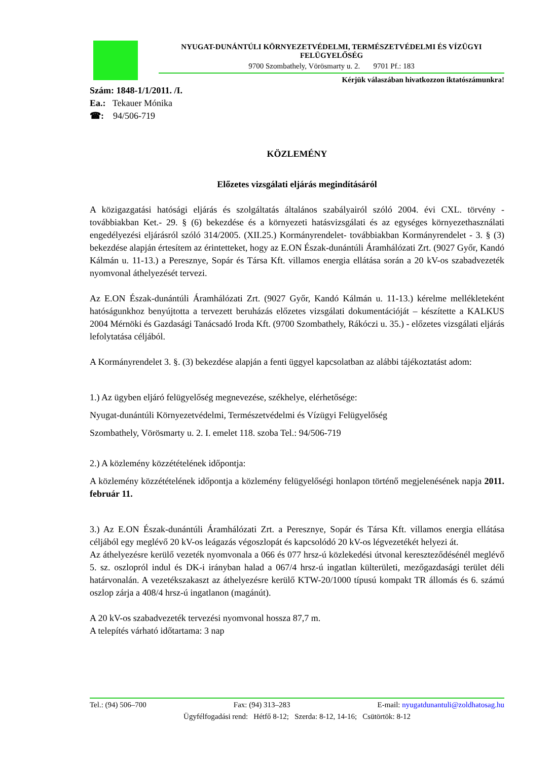NYUGAT-DUNÁNTÚLI KÖRNYEZETVÉDELMI, TERMÉSZETVÉDELMI ÉS VÍZÜGYI FELÜGYELŐSÉG
9700 Szombathely, Vörösmarty u. 2. 9701 Pf.: 183
Kérjük válaszában hivatkozzon iktatószámunkra!
Szám: 1848-1/1/2011. /I.
Ea.: Tekauer Mónika
☎: 94/506-719
KÖZLEMÉNY
Előzetes vizsgálati eljárás megindításáról
A közigazgatási hatósági eljárás és szolgáltatás általános szabályairól szóló 2004. évi CXL. törvény - továbbiakban Ket.- 29. § (6) bekezdése és a környezeti hatásvizsgálati és az egységes környezethasználati engedélyezési eljárásról szóló 314/2005. (XII.25.) Kormányrendelet- továbbiakban Kormányrendelet - 3. § (3) bekezdése alapján értesítem az érintetteket, hogy az E.ON Észak-dunántúli Áramhálózati Zrt. (9027 Győr, Kandó Kálmán u. 11-13.) a Peresznye, Sopár és Társa Kft. villamos energia ellátása során a 20 kV-os szabadvezeték nyomvonal áthelyezését tervezi.
Az E.ON Észak-dunántúli Áramhálózati Zrt. (9027 Győr, Kandó Kálmán u. 11-13.) kérelme mellékleteként hatóságunkhoz benyújtotta a tervezett beruházás előzetes vizsgálati dokumentációját – készítette a KALKUS 2004 Mérnöki és Gazdasági Tanácsadó Iroda Kft. (9700 Szombathely, Rákóczi u. 35.) - előzetes vizsgálati eljárás lefolytatása céljából.
A Kormányrendelet 3. §. (3) bekezdése alapján a fenti üggyel kapcsolatban az alábbi tájékoztatást adom:
1.) Az ügyben eljáró felügyelőség megnevezése, székhelye, elérhetősége:
Nyugat-dunántúli Környezetvédelmi, Természetvédelmi és Vízügyi Felügyelőség
Szombathely, Vörösmarty u. 2. I. emelet 118. szoba Tel.: 94/506-719
2.) A közlemény közzétételének időpontja:
A közlemény közzétételének időpontja a közlemény felügyelőségi honlapon történő megjelenésének napja 2011. február 11.
3.) Az E.ON Észak-dunántúli Áramhálózati Zrt. a Peresznye, Sopár és Társa Kft. villamos energia ellátása céljából egy meglévő 20 kV-os leágazás végoszlopát és kapcsolódó 20 kV-os légvezetékét helyezi át.
Az áthelyezésre kerülő vezeték nyomvonala a 066 és 077 hrsz-ú közlekedési útvonal kereszteződésénél meglévő 5. sz. oszlopról indul és DK-i irányban halad a 067/4 hrsz-ú ingatlan külterületi, mezőgazdasági terület déli határvonalán. A vezetékszakaszt az áthelyezésre kerülő KTW-20/1000 típusú kompakt TR állomás és 6. számú oszlop zárja a 408/4 hrsz-ú ingatlanon (magánút).
A 20 kV-os szabadvezeték tervezési nyomvonal hossza 87,7 m.
A telepítés várható időtartama: 3 nap
Tel.: (94) 506–700 Fax: (94) 313–283 E-mail: nyugatdunantuli@zoldhatosag.hu
Ügyfélfogadási rend: Hétfő 8-12; Szerda: 8-12, 14-16; Csütörtök: 8-12